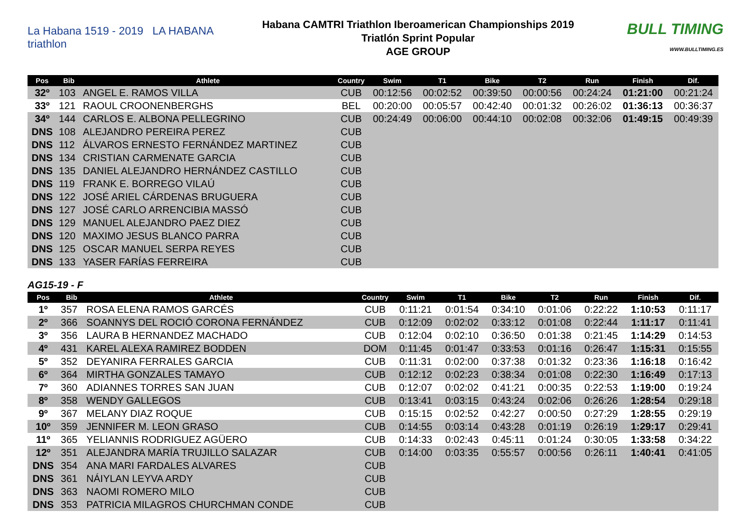La Habana 1519 - 2019 LA HABANA triathlon
Habana CAMTRI Triathlon Iberoamerican Championships 2019
Triatlón Sprint Popular
AGE GROUP
BULL TIMING
WWW.BULLTIMING.ES
| Pos | Bib | Athlete | Country | Swim | T1 | Bike | T2 | Run | Finish | Dif. |
| --- | --- | --- | --- | --- | --- | --- | --- | --- | --- | --- |
| 32º | 103 | ANGEL E. RAMOS VILLA | CUB | 00:12:56 | 00:02:52 | 00:39:50 | 00:00:56 | 00:24:24 | 01:21:00 | 00:21:24 |
| 33º | 121 | RAOUL CROONENBERGHS | BEL | 00:20:00 | 00:05:57 | 00:42:40 | 00:01:32 | 00:26:02 | 01:36:13 | 00:36:37 |
| 34º | 144 | CARLOS E. ALBONA PELLEGRINO | CUB | 00:24:49 | 00:06:00 | 00:44:10 | 00:02:08 | 00:32:06 | 01:49:15 | 00:49:39 |
| DNS | 108 | ALEJANDRO PEREIRA PEREZ | CUB | | | | | | | |
| DNS | 112 | ÁLVAROS ERNESTO FERNÁNDEZ MARTINEZ | CUB | | | | | | | |
| DNS | 134 | CRISTIAN CARMENATE GARCIA | CUB | | | | | | | |
| DNS | 135 | DANIEL ALEJANDRO HERNÁNDEZ CASTILLO | CUB | | | | | | | |
| DNS | 119 | FRANK E. BORREGO VILAÚ | CUB | | | | | | | |
| DNS | 122 | JOSÉ ARIEL CÁRDENAS BRUGUERA | CUB | | | | | | | |
| DNS | 127 | JOSÉ CARLO ARRENCIBIA MASSÓ | CUB | | | | | | | |
| DNS | 129 | MANUEL ALEJANDRO PAEZ DIEZ | CUB | | | | | | | |
| DNS | 120 | MAXIMO JESUS BLANCO PARRA | CUB | | | | | | | |
| DNS | 125 | OSCAR MANUEL SERPA REYES | CUB | | | | | | | |
| DNS | 133 | YASER FARÍAS FERREIRA | CUB | | | | | | | |
AG15-19 - F
| Pos | Bib | Athlete | Country | Swim | T1 | Bike | T2 | Run | Finish | Dif. |
| --- | --- | --- | --- | --- | --- | --- | --- | --- | --- | --- |
| 1º | 357 | ROSA ELENA RAMOS GARCÉS | CUB | 0:11:21 | 0:01:54 | 0:34:10 | 0:01:06 | 0:22:22 | 1:10:53 | 0:11:17 |
| 2º | 366 | SOANNYS DEL ROCIÓ CORONA FERNÁNDEZ | CUB | 0:12:09 | 0:02:02 | 0:33:12 | 0:01:08 | 0:22:44 | 1:11:17 | 0:11:41 |
| 3º | 356 | LAURA B HERNANDEZ MACHADO | CUB | 0:12:04 | 0:02:10 | 0:36:50 | 0:01:38 | 0:21:45 | 1:14:29 | 0:14:53 |
| 4º | 431 | KAREL ALEXA RAMIREZ BODDEN | DOM | 0:11:45 | 0:01:47 | 0:33:53 | 0:01:16 | 0:26:47 | 1:15:31 | 0:15:55 |
| 5º | 352 | DEYANIRA FERRALES GARCIA | CUB | 0:11:31 | 0:02:00 | 0:37:38 | 0:01:32 | 0:23:36 | 1:16:18 | 0:16:42 |
| 6º | 364 | MIRTHA GONZALES TAMAYO | CUB | 0:12:12 | 0:02:23 | 0:38:34 | 0:01:08 | 0:22:30 | 1:16:49 | 0:17:13 |
| 7º | 360 | ADIANNES TORRES SAN JUAN | CUB | 0:12:07 | 0:02:02 | 0:41:21 | 0:00:35 | 0:22:53 | 1:19:00 | 0:19:24 |
| 8º | 358 | WENDY GALLEGOS | CUB | 0:13:41 | 0:03:15 | 0:43:24 | 0:02:06 | 0:26:26 | 1:28:54 | 0:29:18 |
| 9º | 367 | MELANY DIAZ ROQUE | CUB | 0:15:15 | 0:02:52 | 0:42:27 | 0:00:50 | 0:27:29 | 1:28:55 | 0:29:19 |
| 10º | 359 | JENNIFER M. LEON GRASO | CUB | 0:14:55 | 0:03:14 | 0:43:28 | 0:01:19 | 0:26:19 | 1:29:17 | 0:29:41 |
| 11º | 365 | YELIANNIS RODRIGUEZ AGÜERO | CUB | 0:14:33 | 0:02:43 | 0:45:11 | 0:01:24 | 0:30:05 | 1:33:58 | 0:34:22 |
| 12º | 351 | ALEJANDRA MARÍA TRUJILLO SALAZAR | CUB | 0:14:00 | 0:03:35 | 0:55:57 | 0:00:56 | 0:26:11 | 1:40:41 | 0:41:05 |
| DNS | 354 | ANA MARI FARDALES ALVARES | CUB | | | | | | | |
| DNS | 361 | NÁIYLAN LEYVA ARDY | CUB | | | | | | | |
| DNS | 363 | NAOMI ROMERO MILO | CUB | | | | | | | |
| DNS | 353 | PATRICIA MILAGROS CHURCHMAN CONDE | CUB | | | | | | | |